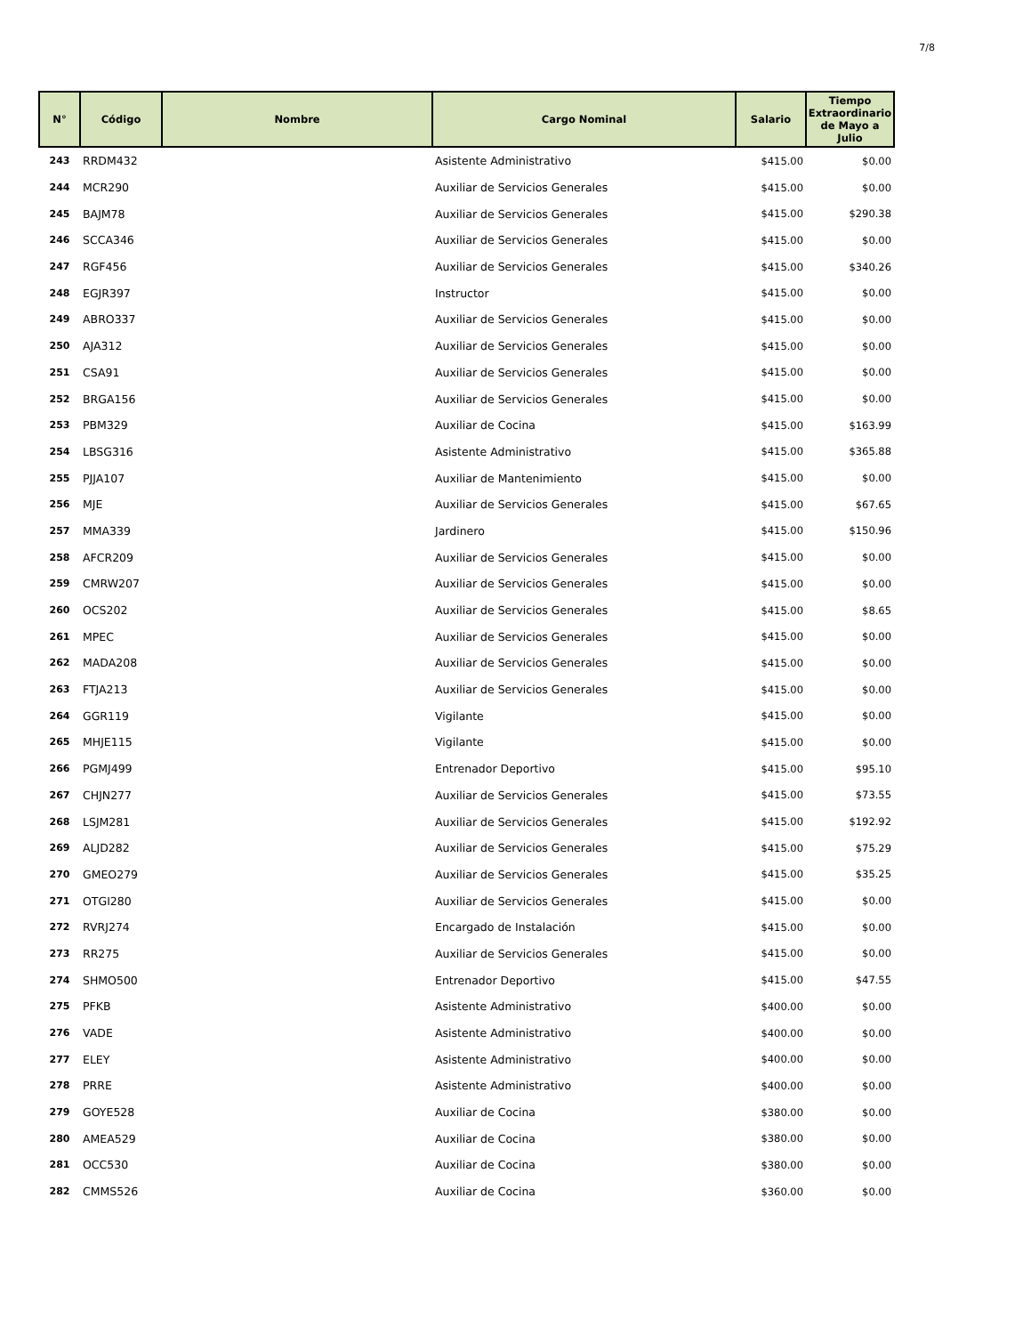7/8
| N° | Código | Nombre | Cargo Nominal | Salario | Tiempo Extraordinario de Mayo a Julio |
| --- | --- | --- | --- | --- | --- |
| 243 | RRDM432 | | Asistente Administrativo | $415.00 | $0.00 |
| 244 | MCR290 | | Auxiliar de Servicios Generales | $415.00 | $0.00 |
| 245 | BAJM78 | | Auxiliar de Servicios Generales | $415.00 | $290.38 |
| 246 | SCCA346 | | Auxiliar de Servicios Generales | $415.00 | $0.00 |
| 247 | RGF456 | | Auxiliar de Servicios Generales | $415.00 | $340.26 |
| 248 | EGJR397 | | Instructor | $415.00 | $0.00 |
| 249 | ABRO337 | | Auxiliar de Servicios Generales | $415.00 | $0.00 |
| 250 | AJA312 | | Auxiliar de Servicios Generales | $415.00 | $0.00 |
| 251 | CSA91 | | Auxiliar de Servicios Generales | $415.00 | $0.00 |
| 252 | BRGA156 | | Auxiliar de Servicios Generales | $415.00 | $0.00 |
| 253 | PBM329 | | Auxiliar de Cocina | $415.00 | $163.99 |
| 254 | LBSG316 | | Asistente Administrativo | $415.00 | $365.88 |
| 255 | PJJA107 | | Auxiliar de Mantenimiento | $415.00 | $0.00 |
| 256 | MJE | | Auxiliar de Servicios Generales | $415.00 | $67.65 |
| 257 | MMA339 | | Jardinero | $415.00 | $150.96 |
| 258 | AFCR209 | | Auxiliar de Servicios Generales | $415.00 | $0.00 |
| 259 | CMRW207 | | Auxiliar de Servicios Generales | $415.00 | $0.00 |
| 260 | OCS202 | | Auxiliar de Servicios Generales | $415.00 | $8.65 |
| 261 | MPEC | | Auxiliar de Servicios Generales | $415.00 | $0.00 |
| 262 | MADA208 | | Auxiliar de Servicios Generales | $415.00 | $0.00 |
| 263 | FTJA213 | | Auxiliar de Servicios Generales | $415.00 | $0.00 |
| 264 | GGR119 | | Vigilante | $415.00 | $0.00 |
| 265 | MHJE115 | | Vigilante | $415.00 | $0.00 |
| 266 | PGMJ499 | | Entrenador Deportivo | $415.00 | $95.10 |
| 267 | CHJN277 | | Auxiliar de Servicios Generales | $415.00 | $73.55 |
| 268 | LSJM281 | | Auxiliar de Servicios Generales | $415.00 | $192.92 |
| 269 | ALJD282 | | Auxiliar de Servicios Generales | $415.00 | $75.29 |
| 270 | GMEO279 | | Auxiliar de Servicios Generales | $415.00 | $35.25 |
| 271 | OTGI280 | | Auxiliar de Servicios Generales | $415.00 | $0.00 |
| 272 | RVRJ274 | | Encargado de Instalación | $415.00 | $0.00 |
| 273 | RR275 | | Auxiliar de Servicios Generales | $415.00 | $0.00 |
| 274 | SHMO500 | | Entrenador Deportivo | $415.00 | $47.55 |
| 275 | PFKB | | Asistente Administrativo | $400.00 | $0.00 |
| 276 | VADE | | Asistente Administrativo | $400.00 | $0.00 |
| 277 | ELEY | | Asistente Administrativo | $400.00 | $0.00 |
| 278 | PRRE | | Asistente Administrativo | $400.00 | $0.00 |
| 279 | GOYE528 | | Auxiliar de Cocina | $380.00 | $0.00 |
| 280 | AMEA529 | | Auxiliar de Cocina | $380.00 | $0.00 |
| 281 | OCC530 | | Auxiliar de Cocina | $380.00 | $0.00 |
| 282 | CMMS526 | | Auxiliar de Cocina | $360.00 | $0.00 |